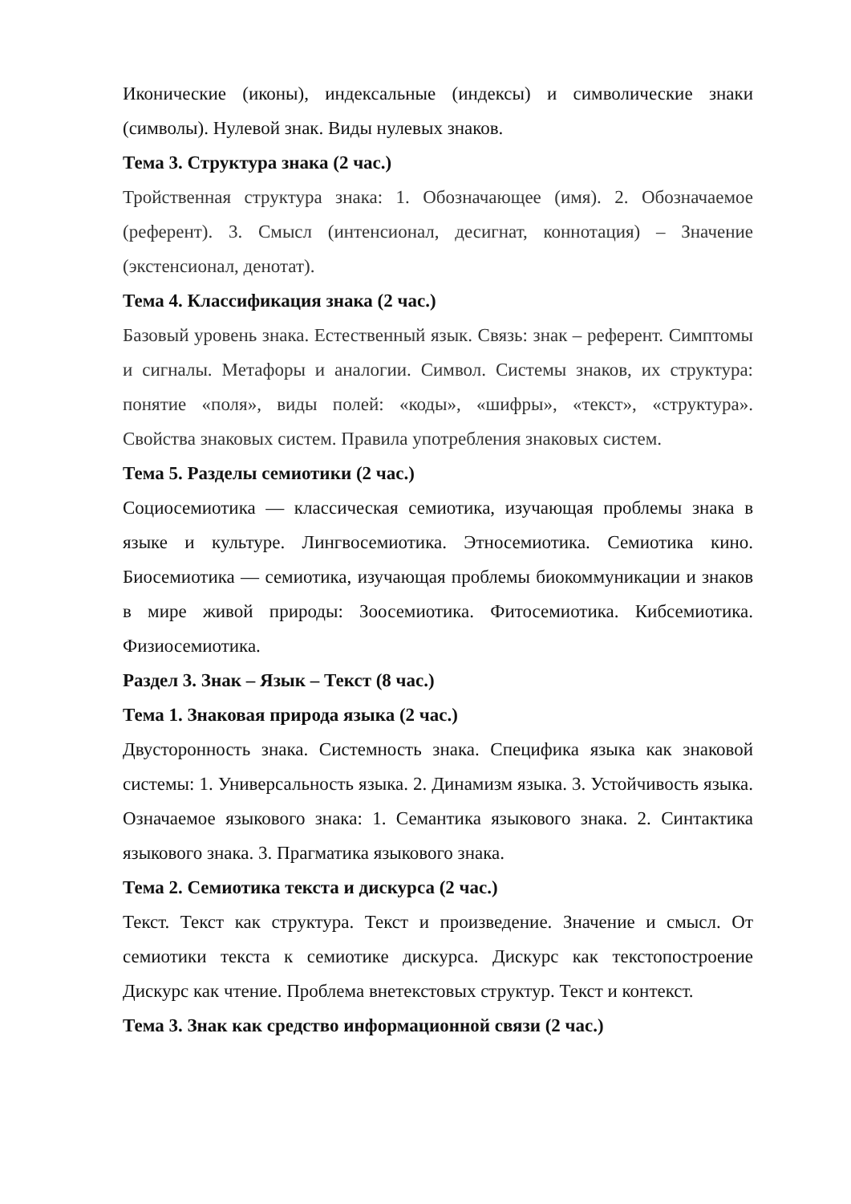Иконические (иконы), индексальные (индексы) и символические знаки (символы). Нулевой знак. Виды нулевых знаков.
Тема 3. Структура знака (2 час.)
Тройственная структура знака: 1. Обозначающее (имя). 2. Обозначаемое (референт). 3. Смысл (интенсионал, десигнат, коннотация) – Значение (экстенсионал, денотат).
Тема 4. Классификация знака (2 час.)
Базовый уровень знака. Естественный язык. Связь: знак – референт. Симптомы и сигналы. Метафоры и аналогии. Символ. Системы знаков, их структура: понятие «поля», виды полей: «коды», «шифры», «текст», «структура». Свойства знаковых систем. Правила употребления знаковых систем.
Тема 5. Разделы семиотики (2 час.)
Социосемиотика — классическая семиотика, изучающая проблемы знака в языке и культуре. Лингвосемиотика. Этносемиотика. Семиотика кино. Биосемиотика — семиотика, изучающая проблемы биокоммуникации и знаков в мире живой природы: Зоосемиотика. Фитосемиотика. Кибсемиотика. Физиосемиотика.
Раздел 3. Знак – Язык – Текст (8 час.)
Тема 1. Знаковая природа языка (2 час.)
Двусторонность знака. Системность знака. Специфика языка как знаковой системы: 1. Универсальность языка. 2. Динамизм языка. 3. Устойчивость языка. Означаемое языкового знака: 1. Семантика языкового знака. 2. Синтактика языкового знака. 3. Прагматика языкового знака.
Тема 2. Семиотика текста и дискурса (2 час.)
Текст. Текст как структура. Текст и произведение. Значение и смысл. От семиотики текста к семиотике дискурса. Дискурс как текстопостроение Дискурс как чтение. Проблема внетекстовых структур. Текст и контекст.
Тема 3. Знак как средство информационной связи (2 час.)